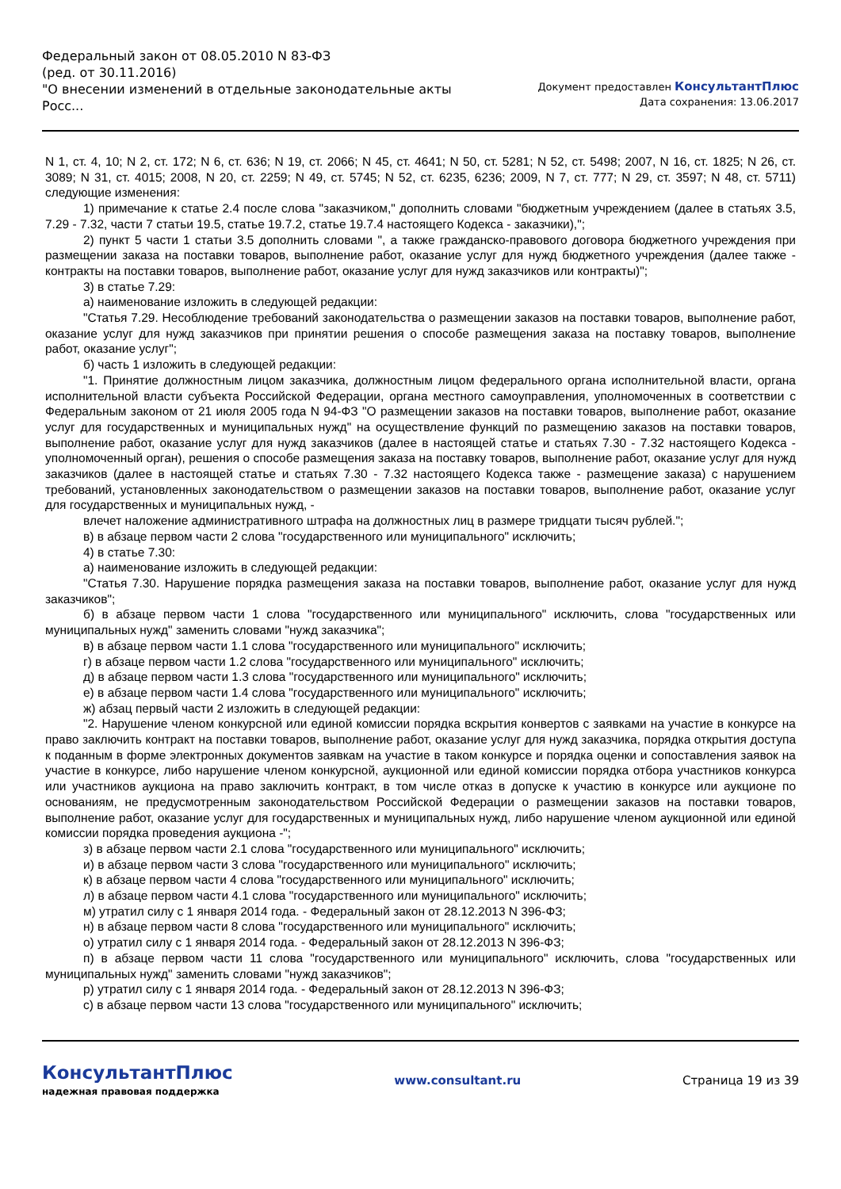Федеральный закон от 08.05.2010 N 83-ФЗ
(ред. от 30.11.2016)
"О внесении изменений в отдельные законодательные акты Росс...
Документ предоставлен КонсультантПлюс
Дата сохранения: 13.06.2017
N 1, ст. 4, 10; N 2, ст. 172; N 6, ст. 636; N 19, ст. 2066; N 45, ст. 4641; N 50, ст. 5281; N 52, ст. 5498; 2007, N 16, ст. 1825; N 26, ст. 3089; N 31, ст. 4015; 2008, N 20, ст. 2259; N 49, ст. 5745; N 52, ст. 6235, 6236; 2009, N 7, ст. 777; N 29, ст. 3597; N 48, ст. 5711) следующие изменения:
1) примечание к статье 2.4 после слова "заказчиком," дополнить словами "бюджетным учреждением (далее в статьях 3.5, 7.29 - 7.32, части 7 статьи 19.5, статье 19.7.2, статье 19.7.4 настоящего Кодекса - заказчики),";
2) пункт 5 части 1 статьи 3.5 дополнить словами ", а также гражданско-правового договора бюджетного учреждения при размещении заказа на поставки товаров, выполнение работ, оказание услуг для нужд бюджетного учреждения (далее также - контракты на поставки товаров, выполнение работ, оказание услуг для нужд заказчиков или контракты)";
3) в статье 7.29:
а) наименование изложить в следующей редакции:
"Статья 7.29. Несоблюдение требований законодательства о размещении заказов на поставки товаров, выполнение работ, оказание услуг для нужд заказчиков при принятии решения о способе размещения заказа на поставку товаров, выполнение работ, оказание услуг";
б) часть 1 изложить в следующей редакции:
"1. Принятие должностным лицом заказчика, должностным лицом федерального органа исполнительной власти, органа исполнительной власти субъекта Российской Федерации, органа местного самоуправления, уполномоченных в соответствии с Федеральным законом от 21 июля 2005 года N 94-ФЗ "О размещении заказов на поставки товаров, выполнение работ, оказание услуг для государственных и муниципальных нужд" на осуществление функций по размещению заказов на поставки товаров, выполнение работ, оказание услуг для нужд заказчиков (далее в настоящей статье и статьях 7.30 - 7.32 настоящего Кодекса - уполномоченный орган), решения о способе размещения заказа на поставку товаров, выполнение работ, оказание услуг для нужд заказчиков (далее в настоящей статье и статьях 7.30 - 7.32 настоящего Кодекса также - размещение заказа) с нарушением требований, установленных законодательством о размещении заказов на поставки товаров, выполнение работ, оказание услуг для государственных и муниципальных нужд, -
влечет наложение административного штрафа на должностных лиц в размере тридцати тысяч рублей.";
в) в абзаце первом части 2 слова "государственного или муниципального" исключить;
4) в статье 7.30:
а) наименование изложить в следующей редакции:
"Статья 7.30. Нарушение порядка размещения заказа на поставки товаров, выполнение работ, оказание услуг для нужд заказчиков";
б) в абзаце первом части 1 слова "государственного или муниципального" исключить, слова "государственных или муниципальных нужд" заменить словами "нужд заказчика";
в) в абзаце первом части 1.1 слова "государственного или муниципального" исключить;
г) в абзаце первом части 1.2 слова "государственного или муниципального" исключить;
д) в абзаце первом части 1.3 слова "государственного или муниципального" исключить;
е) в абзаце первом части 1.4 слова "государственного или муниципального" исключить;
ж) абзац первый части 2 изложить в следующей редакции:
"2. Нарушение членом конкурсной или единой комиссии порядка вскрытия конвертов с заявками на участие в конкурсе на право заключить контракт на поставки товаров, выполнение работ, оказание услуг для нужд заказчика, порядка открытия доступа к поданным в форме электронных документов заявкам на участие в таком конкурсе и порядка оценки и сопоставления заявок на участие в конкурсе, либо нарушение членом конкурсной, аукционной или единой комиссии порядка отбора участников конкурса или участников аукциона на право заключить контракт, в том числе отказ в допуске к участию в конкурсе или аукционе по основаниям, не предусмотренным законодательством Российской Федерации о размещении заказов на поставки товаров, выполнение работ, оказание услуг для государственных и муниципальных нужд, либо нарушение членом аукционной или единой комиссии порядка проведения аукциона -";
з) в абзаце первом части 2.1 слова "государственного или муниципального" исключить;
и) в абзаце первом части 3 слова "государственного или муниципального" исключить;
к) в абзаце первом части 4 слова "государственного или муниципального" исключить;
л) в абзаце первом части 4.1 слова "государственного или муниципального" исключить;
м) утратил силу с 1 января 2014 года. - Федеральный закон от 28.12.2013 N 396-ФЗ;
н) в абзаце первом части 8 слова "государственного или муниципального" исключить;
о) утратил силу с 1 января 2014 года. - Федеральный закон от 28.12.2013 N 396-ФЗ;
п) в абзаце первом части 11 слова "государственного или муниципального" исключить, слова "государственных или муниципальных нужд" заменить словами "нужд заказчиков";
р) утратил силу с 1 января 2014 года. - Федеральный закон от 28.12.2013 N 396-ФЗ;
с) в абзаце первом части 13 слова "государственного или муниципального" исключить;
КонсультантПлюс
надежная правовая поддержка
www.consultant.ru Страница 19 из 39